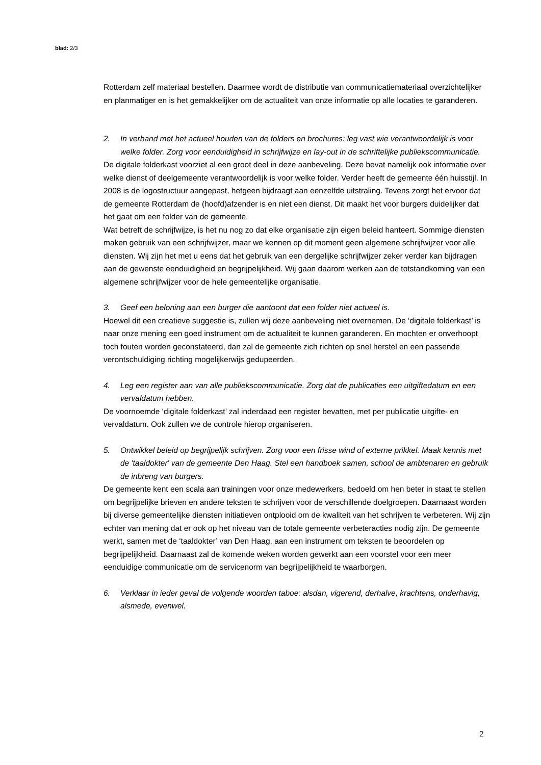blad: 2/3
Rotterdam zelf materiaal bestellen. Daarmee wordt de distributie van communicatiemateriaal overzichtelijker en planmatiger en is het gemakkelijker om de actualiteit van onze informatie op alle locaties te garanderen.
2. In verband met het actueel houden van de folders en brochures: leg vast wie verantwoordelijk is voor welke folder. Zorg voor eenduidigheid in schrijfwijze en lay-out in de schriftelijke publiekscommunicatie.
De digitale folderkast voorziet al een groot deel in deze aanbeveling. Deze bevat namelijk ook informatie over welke dienst of deelgemeente verantwoordelijk is voor welke folder. Verder heeft de gemeente één huisstijl. In 2008 is de logostructuur aangepast, hetgeen bijdraagt aan eenzelfde uitstraling. Tevens zorgt het ervoor dat de gemeente Rotterdam de (hoofd)afzender is en niet een dienst. Dit maakt het voor burgers duidelijker dat het gaat om een folder van de gemeente.
Wat betreft de schrijfwijze, is het nu nog zo dat elke organisatie zijn eigen beleid hanteert. Sommige diensten maken gebruik van een schrijfwijzer, maar we kennen op dit moment geen algemene schrijfwijzer voor alle diensten. Wij zijn het met u eens dat het gebruik van een dergelijke schrijfwijzer zeker verder kan bijdragen aan de gewenste eenduidigheid en begrijpelijkheid. Wij gaan daarom werken aan de totstandkoming van een algemene schrijfwijzer voor de hele gemeentelijke organisatie.
3. Geef een beloning aan een burger die aantoont dat een folder niet actueel is.
Hoewel dit een creatieve suggestie is, zullen wij deze aanbeveling niet overnemen. De ‘digitale folderkast’ is naar onze mening een goed instrument om de actualiteit te kunnen garanderen. En mochten er onverhoopt toch fouten worden geconstateerd, dan zal de gemeente zich richten op snel herstel en een passende verontschuldiging richting mogelijkerwijs gedupeerden.
4. Leg een register aan van alle publiekscommunicatie. Zorg dat de publicaties een uitgiftedatum en een vervaldatum hebben.
De voornoemde ‘digitale folderkast’ zal inderdaad een register bevatten, met per publicatie uitgifte- en vervaldatum. Ook zullen we de controle hierop organiseren.
5. Ontwikkel beleid op begrijpelijk schrijven. Zorg voor een frisse wind of externe prikkel. Maak kennis met de 'taaldokter' van de gemeente Den Haag. Stel een handboek samen, school de ambtenaren en gebruik de inbreng van burgers.
De gemeente kent een scala aan trainingen voor onze medewerkers, bedoeld om hen beter in staat te stellen om begrijpelijke brieven en andere teksten te schrijven voor de verschillende doelgroepen. Daarnaast worden bij diverse gemeentelijke diensten initiatieven ontplooid om de kwaliteit van het schrijven te verbeteren. Wij zijn echter van mening dat er ook op het niveau van de totale gemeente verbeteracties nodig zijn. De gemeente werkt, samen met de ‘taaldokter’ van Den Haag, aan een instrument om teksten te beoordelen op begrijpelijkheid. Daarnaast zal de komende weken worden gewerkt aan een voorstel voor een meer eenduidige communicatie om de servicenorm van begrijpelijkheid te waarborgen.
6. Verklaar in ieder geval de volgende woorden taboe: alsdan, vigerend, derhalve, krachtens, onderhavig, alsmede, evenwel.
2